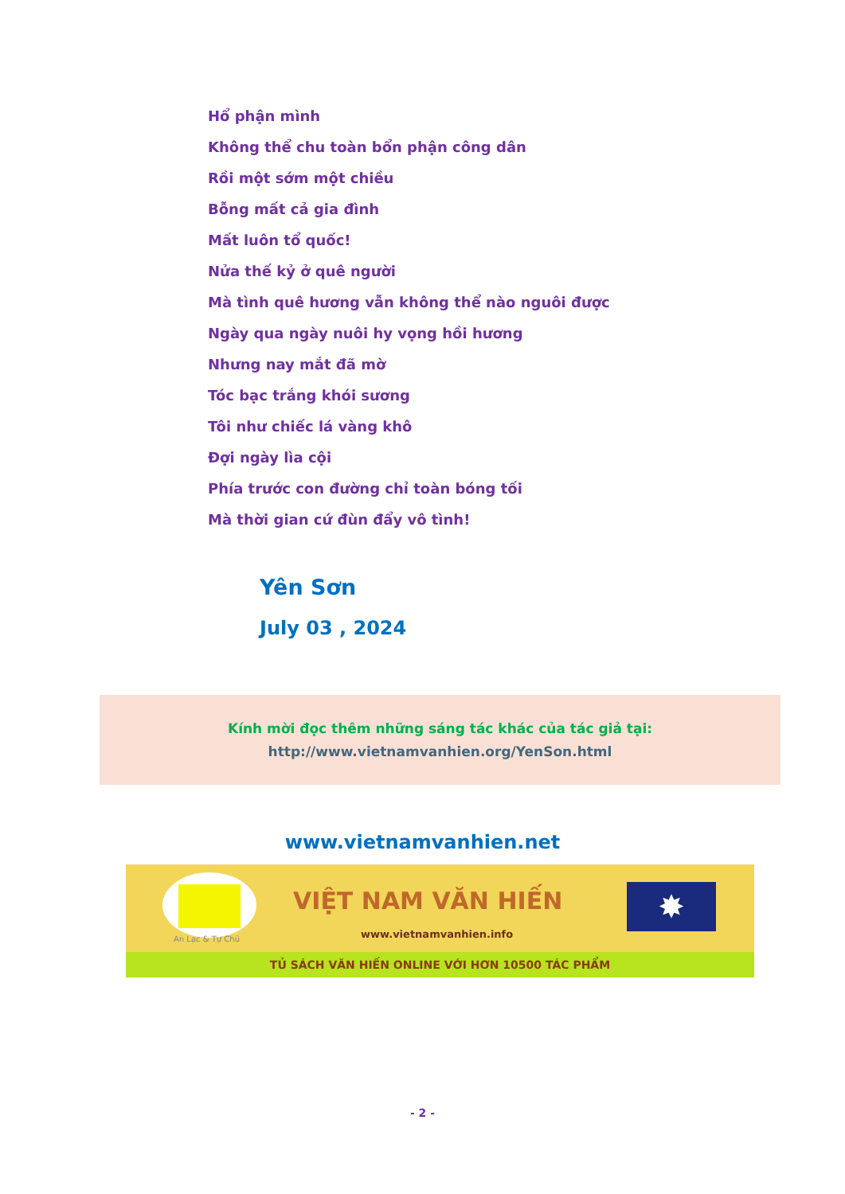Hổ phận mình
Không thể chu toàn bổn phận công dân
Rồi một sớm một chiều
Bỗng mất cả gia đình
Mất luôn tổ quốc!
Nửa thế kỷ ở quê người
Mà tình quê hương vẫn không thể nào nguôi được
Ngày qua ngày nuôi hy vọng hồi hương
Nhưng nay mắt đã mờ
Tóc bạc trắng khói sương
Tôi như chiếc lá vàng khô
Đợi ngày lìa cội
Phía trước con đường chỉ toàn bóng tối
Mà thời gian cứ đùn đẩy vô tình!
Yên Sơn
July 03 , 2024
Kính mời đọc thêm những sáng tác khác của tác giả tại:
http://www.vietnamvanhien.org/YenSon.html
www.vietnamvanhien.net
An Lạc & Tự Chủ
VIỆT NAM VĂN HIẾN
www.vietnamvanhien.info
✸
TỦ SÁCH VĂN HIẾN ONLINE VỚI HƠN 10500 TÁC PHẨM
- 2 -